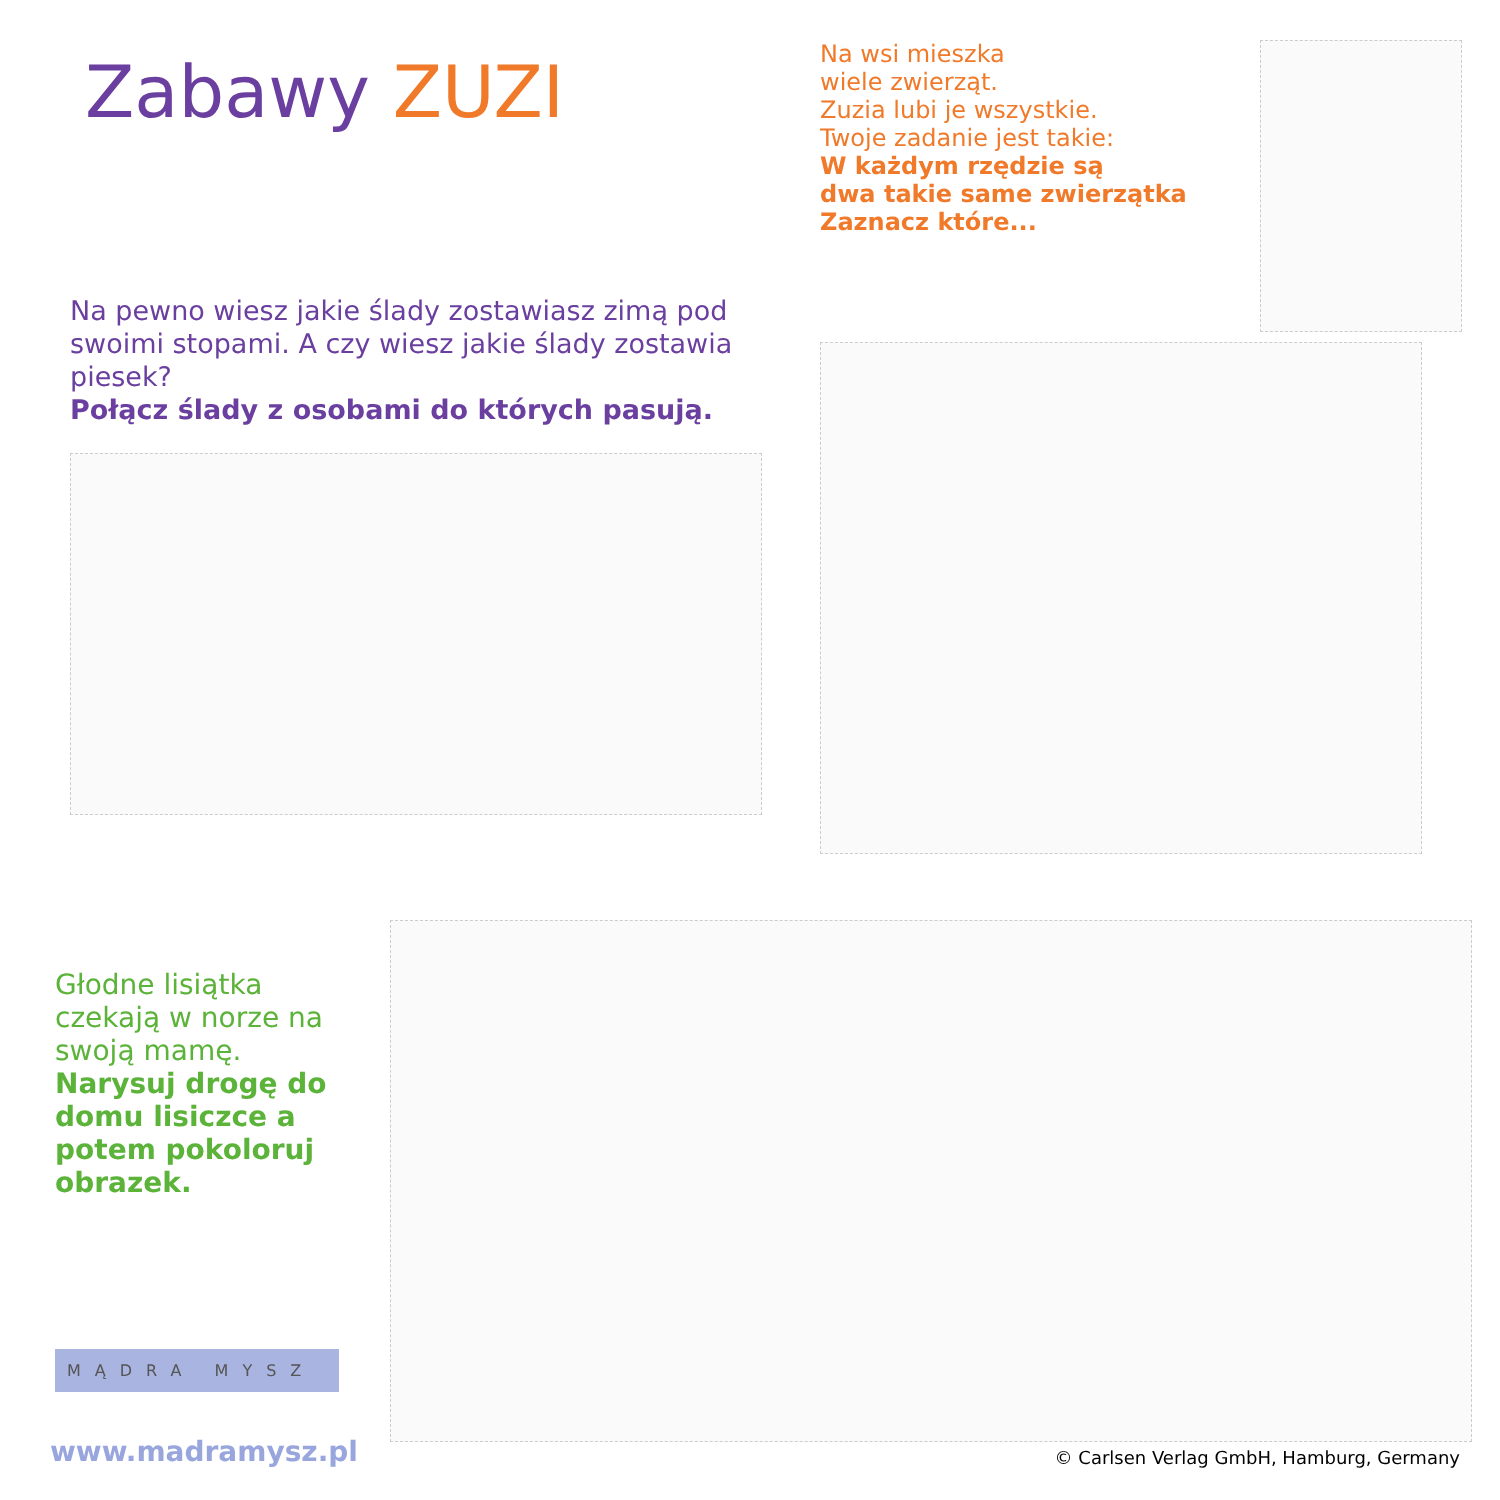Zabawy ZUZI
Na pewno wiesz jakie ślady zostawiasz zimą pod swoimi stopami. A czy wiesz jakie ślady zostawia piesek?
Połącz ślady z osobami do których pasują.
Na wsi mieszka
wiele zwierząt.
Zuzia lubi je wszystkie.
Twoje zadanie jest takie:
W każdym rzędzie są
dwa takie same zwierzątka
Zaznacz które...
Głodne lisiątka czekają w norze na swoją mamę.
Narysuj drogę do domu lisiczce a potem pokoloruj obrazek.
MĄDRA MYSZ
www.madramysz.pl
© Carlsen Verlag GmbH, Hamburg, Germany